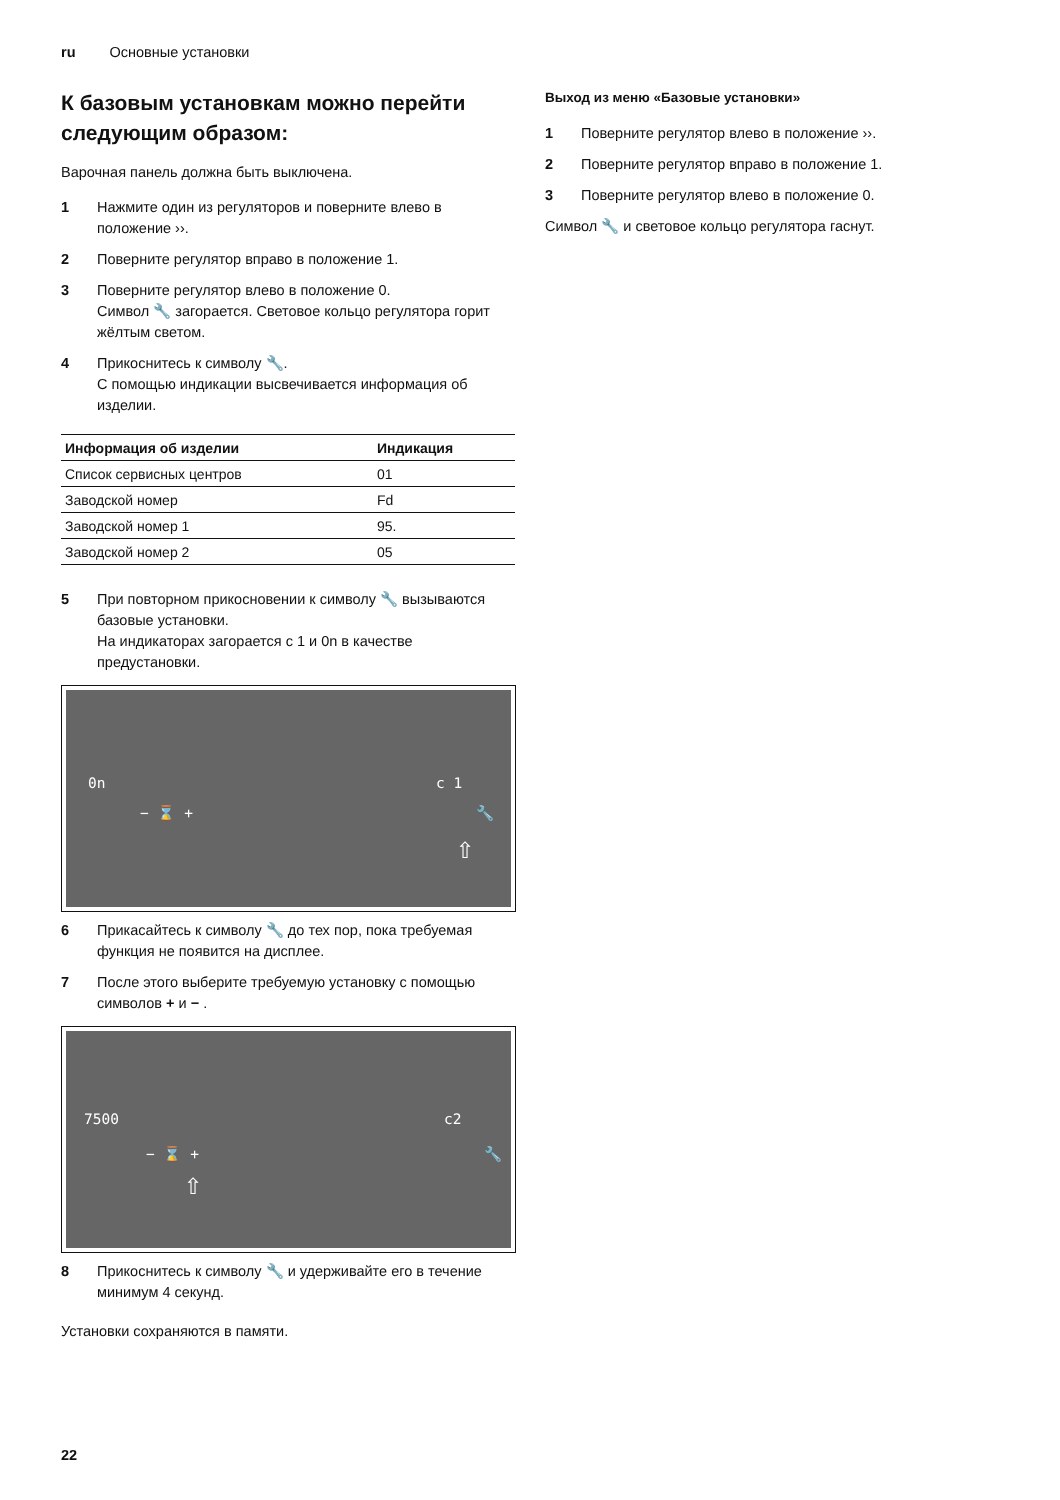ru Основные установки
К базовым установкам можно перейти следующим образом:
Варочная панель должна быть выключена.
1 Нажмите один из регуляторов и поверните влево в положение ››.
2 Поверните регулятор вправо в положение 1.
3 Поверните регулятор влево в положение 0.
Символ 🔧 загорается. Световое кольцо регулятора горит жёлтым светом.
4 Прикоснитесь к символу 🔧.
С помощью индикации высвечивается информация об изделии.
| Информация об изделии | Индикация |
| --- | --- |
| Список сервисных центров | 01 |
| Заводской номер | Fd |
| Заводской номер 1 | 95. |
| Заводской номер 2 | 05 |
5 При повторном прикосновении к символу 🔧 вызываются базовые установки.
На индикаторах загорается c 1 и 0n в качестве предустановки.
0n
− ⌛ +
c 1
🔧
⇧
6 Прикасайтесь к символу 🔧 до тех пор, пока требуемая функция не появится на дисплее.
7 После этого выберите требуемую установку с помощью символов + и − .
7500
− ⌛ +
c2
🔧
⇧
8 Прикоснитесь к символу 🔧 и удерживайте его в течение минимум 4 секунд.
Установки сохраняются в памяти.
Выход из меню «Базовые установки»
1 Поверните регулятор влево в положение ››.
2 Поверните регулятор вправо в положение 1.
3 Поверните регулятор влево в положение 0.
Символ 🔧 и световое кольцо регулятора гаснут.
22